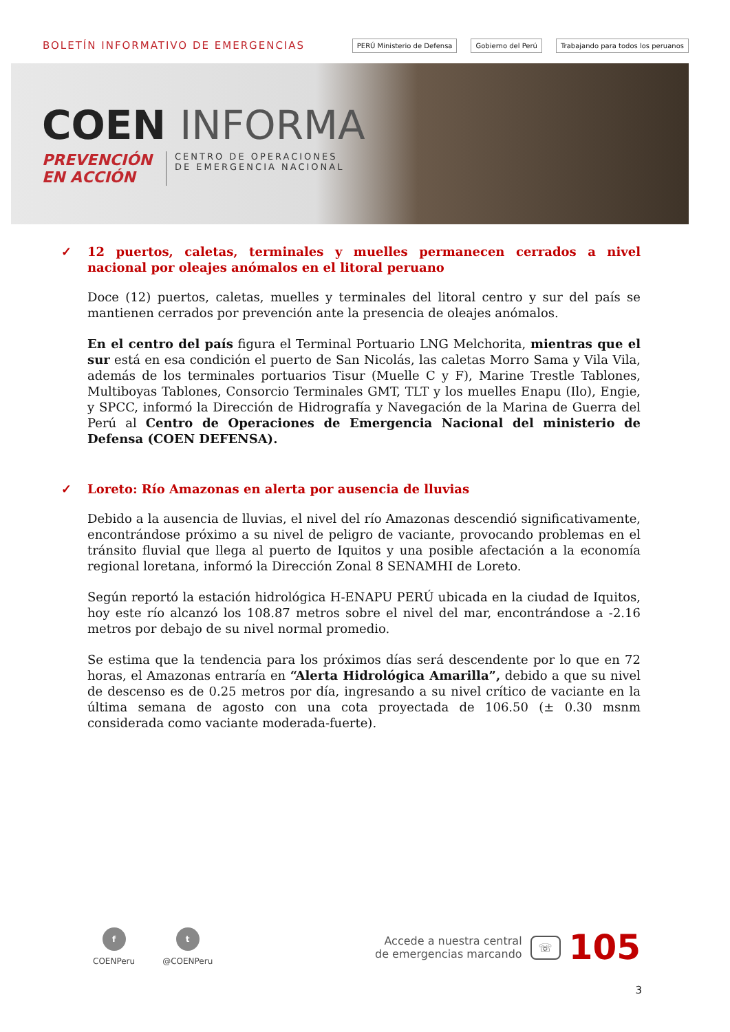BOLETÍN INFORMATIVO DE EMERGENCIAS
PERÚ Ministerio de Defensa Gobierno del Perú Trabajando para todos los peruanos
COEN INFORMA
PREVENCIÓN
EN ACCIÓN
CENTRO DE OPERACIONES
DE EMERGENCIA NACIONAL
✓ 12 puertos, caletas, terminales y muelles permanecen cerrados a nivel nacional por oleajes anómalos en el litoral peruano
Doce (12) puertos, caletas, muelles y terminales del litoral centro y sur del país se mantienen cerrados por prevención ante la presencia de oleajes anómalos.
En el centro del país figura el Terminal Portuario LNG Melchorita, mientras que el sur está en esa condición el puerto de San Nicolás, las caletas Morro Sama y Vila Vila, además de los terminales portuarios Tisur (Muelle C y F), Marine Trestle Tablones, Multiboyas Tablones, Consorcio Terminales GMT, TLT y los muelles Enapu (Ilo), Engie, y SPCC, informó la Dirección de Hidrografía y Navegación de la Marina de Guerra del Perú al Centro de Operaciones de Emergencia Nacional del ministerio de Defensa (COEN DEFENSA).
✓ Loreto: Río Amazonas en alerta por ausencia de lluvias
Debido a la ausencia de lluvias, el nivel del río Amazonas descendió significativamente, encontrándose próximo a su nivel de peligro de vaciante, provocando problemas en el tránsito fluvial que llega al puerto de Iquitos y una posible afectación a la economía regional loretana, informó la Dirección Zonal 8 SENAMHI de Loreto.
Según reportó la estación hidrológica H-ENAPU PERÚ ubicada en la ciudad de Iquitos, hoy este río alcanzó los 108.87 metros sobre el nivel del mar, encontrándose a -2.16 metros por debajo de su nivel normal promedio.
Se estima que la tendencia para los próximos días será descendente por lo que en 72 horas, el Amazonas entraría en “Alerta Hidrológica Amarilla”, debido a que su nivel de descenso es de 0.25 metros por día, ingresando a su nivel crítico de vaciante en la última semana de agosto con una cota proyectada de 106.50 (± 0.30 msnm considerada como vaciante moderada-fuerte).
f
COENPeru
t
@COENPeru
Accede a nuestra central
de emergencias marcando
☏
105
3